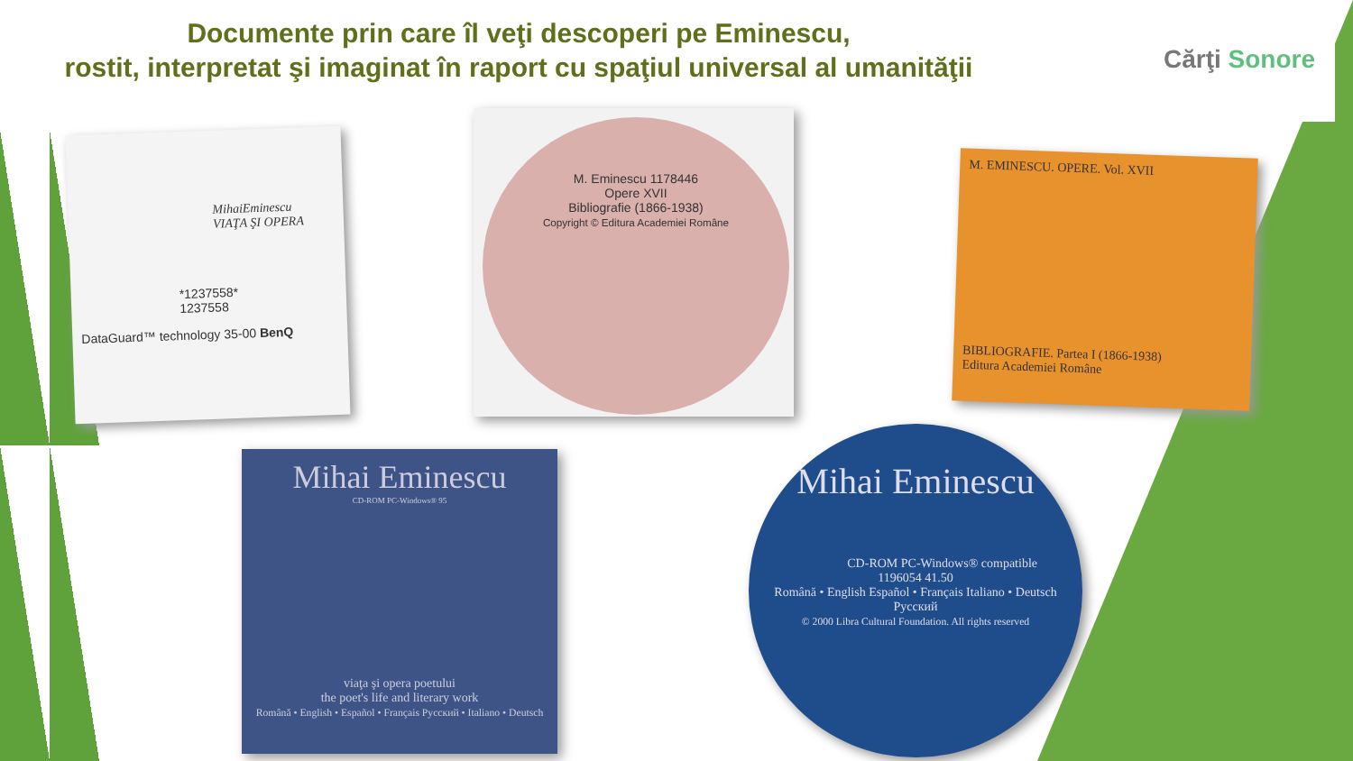Documente prin care îl veţi descoperi pe Eminescu,
rostit, interpretat şi imaginat în raport cu spaţiul universal al umanităţii
Cărţi Sonore
MihaiEminescu
VIAŢA ŞI OPERA
*1237558*
1237558
DataGuard™ technology 35-00 BenQ
M. Eminescu 1178446
Opere XVII
Bibliografie (1866-1938)
Copyright © Editura Academiei Române
M. EMINESCU. OPERE. Vol. XVII
BIBLIOGRAFIE. Partea I (1866-1938)
Editura Academiei Române
Mihai Eminescu
CD-ROM PC-Windows® 95
viaţa şi opera poetului
the poet's life and literary work
Română • English • Español • Français Русский • Italiano • Deutsch
Mihai Eminescu
CD-ROM PC-Windows® compatible
1196054 41.50
Română • English Español • Français Italiano • Deutsch Русский
© 2000 Libra Cultural Foundation. All rights reserved